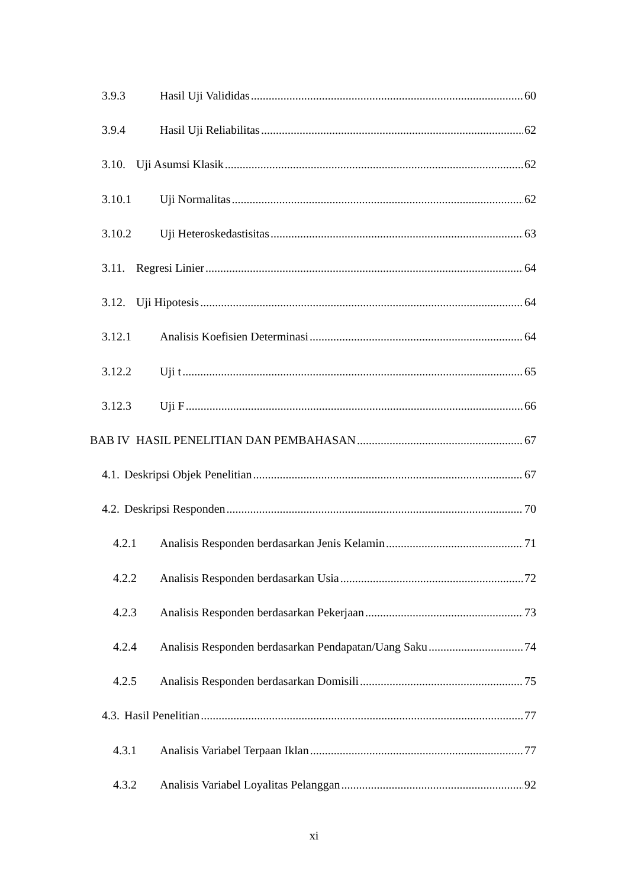3.9.3 Hasil Uji Valididas 60
3.9.4 Hasil Uji Reliabilitas 62
3.10. Uji Asumsi Klasik 62
3.10.1 Uji Normalitas 62
3.10.2 Uji Heteroskedastisitas 63
3.11. Regresi Linier 64
3.12. Uji Hipotesis 64
3.12.1 Analisis Koefisien Determinasi 64
3.12.2 Uji t 65
3.12.3 Uji F 66
BAB IV HASIL PENELITIAN DAN PEMBAHASAN 67
4.1. Deskripsi Objek Penelitian 67
4.2. Deskripsi Responden 70
4.2.1 Analisis Responden berdasarkan Jenis Kelamin 71
4.2.2 Analisis Responden berdasarkan Usia 72
4.2.3 Analisis Responden berdasarkan Pekerjaan 73
4.2.4 Analisis Responden berdasarkan Pendapatan/Uang Saku 74
4.2.5 Analisis Responden berdasarkan Domisili 75
4.3. Hasil Penelitian 77
4.3.1 Analisis Variabel Terpaan Iklan 77
4.3.2 Analisis Variabel Loyalitas Pelanggan 92
xi